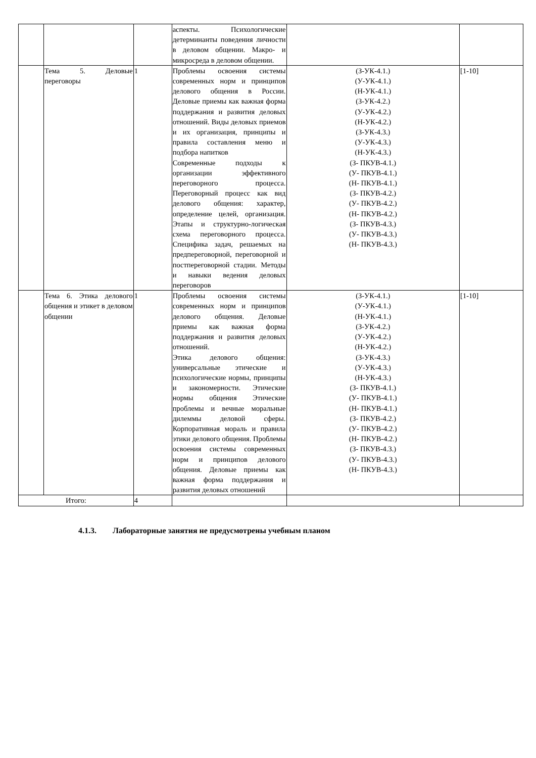| | | | аспекты. Психологические детерминанты поведения личности в деловом общении. Макро- и микросреда в деловом общении. | | |
| | Тема 5. Деловые переговоры | 1 | Проблемы освоения системы современных норм и принципов делового общения в России. Деловые приемы как важная форма поддержания и развития деловых отношений. Виды деловых приемов и их организация, принципы и правила составления меню и подбора напитков Современные подходы к организации эффективного переговорного процесса. Переговорный процесс как вид делового общения: характер, определение целей, организация. Этапы и структурно-логическая схема переговорного процесса. Специфика задач, решаемых на предпереговорной, переговорной и постпереговорной стадии. Методы и навыки ведения деловых переговоров | (З-УК-4.1.) (У-УК-4.1.) (Н-УК-4.1.) (З-УК-4.2.) (У-УК-4.2.) (Н-УК-4.2.) (З-УК-4.3.) (У-УК-4.3.) (Н-УК-4.3.) (З- ПКУВ-4.1.) (У- ПКУВ-4.1.) (Н- ПКУВ-4.1.) (З- ПКУВ-4.2.) (У- ПКУВ-4.2.) (Н- ПКУВ-4.2.) (З- ПКУВ-4.3.) (У- ПКУВ-4.3.) (Н- ПКУВ-4.3.) | [1-10] |
| | Тема 6. Этика делового общения и этикет в деловом общении | 1 | Проблемы освоения системы современных норм и принципов делового общения. Деловые приемы как важная форма поддержания и развития деловых отношений. Этика делового общения: универсальные этические и психологические нормы, принципы и закономерности. Этические нормы общения Этические проблемы и вечные моральные дилеммы деловой сферы. Корпоративная мораль и правила этики делового общения. Проблемы освоения системы современных норм и принципов делового общения. Деловые приемы как важная форма поддержания и развития деловых отношений | (З-УК-4.1.) (У-УК-4.1.) (Н-УК-4.1.) (З-УК-4.2.) (У-УК-4.2.) (Н-УК-4.2.) (З-УК-4.3.) (У-УК-4.3.) (Н-УК-4.3.) (З- ПКУВ-4.1.) (У- ПКУВ-4.1.) (Н- ПКУВ-4.1.) (З- ПКУВ-4.2.) (У- ПКУВ-4.2.) (Н- ПКУВ-4.2.) (З- ПКУВ-4.3.) (У- ПКУВ-4.3.) (Н- ПКУВ-4.3.) | [1-10] |
| Итого: | | 4 | | | |
4.1.3. Лабораторные занятия не предусмотрены учебным планом